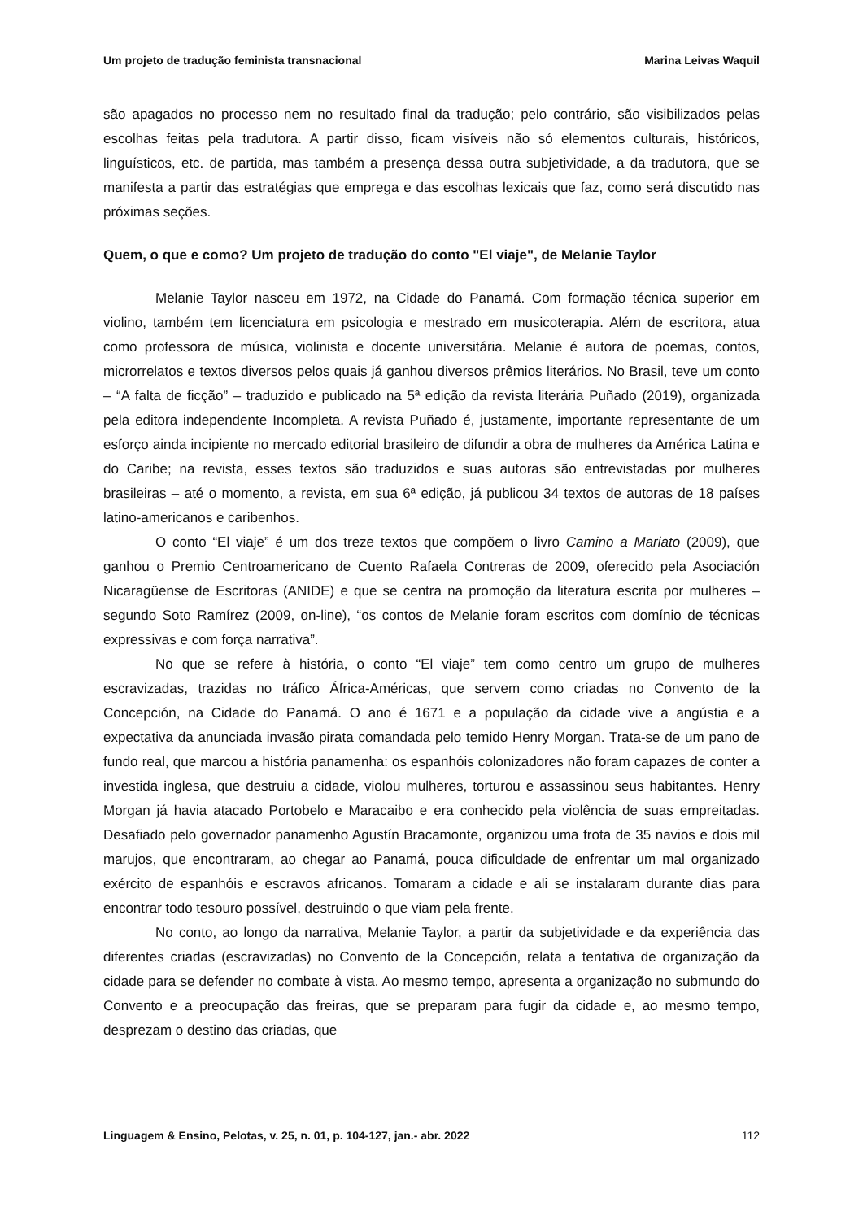Um projeto de tradução feminista transnacional Marina Leivas Waquil
são apagados no processo nem no resultado final da tradução; pelo contrário, são visibilizados pelas escolhas feitas pela tradutora. A partir disso, ficam visíveis não só elementos culturais, históricos, linguísticos, etc. de partida, mas também a presença dessa outra subjetividade, a da tradutora, que se manifesta a partir das estratégias que emprega e das escolhas lexicais que faz, como será discutido nas próximas seções.
Quem, o que e como? Um projeto de tradução do conto "El viaje", de Melanie Taylor
Melanie Taylor nasceu em 1972, na Cidade do Panamá. Com formação técnica superior em violino, também tem licenciatura em psicologia e mestrado em musicoterapia. Além de escritora, atua como professora de música, violinista e docente universitária. Melanie é autora de poemas, contos, microrrelatos e textos diversos pelos quais já ganhou diversos prêmios literários. No Brasil, teve um conto – “A falta de ficção” – traduzido e publicado na 5ª edição da revista literária Puñado (2019), organizada pela editora independente Incompleta. A revista Puñado é, justamente, importante representante de um esforço ainda incipiente no mercado editorial brasileiro de difundir a obra de mulheres da América Latina e do Caribe; na revista, esses textos são traduzidos e suas autoras são entrevistadas por mulheres brasileiras – até o momento, a revista, em sua 6ª edição, já publicou 34 textos de autoras de 18 países latino-americanos e caribenhos.
O conto “El viaje” é um dos treze textos que compõem o livro Camino a Mariato (2009), que ganhou o Premio Centroamericano de Cuento Rafaela Contreras de 2009, oferecido pela Asociación Nicaragüense de Escritoras (ANIDE) e que se centra na promoção da literatura escrita por mulheres – segundo Soto Ramírez (2009, on-line), “os contos de Melanie foram escritos com domínio de técnicas expressivas e com força narrativa”.
No que se refere à história, o conto “El viaje” tem como centro um grupo de mulheres escravizadas, trazidas no tráfico África-Américas, que servem como criadas no Convento de la Concepción, na Cidade do Panamá. O ano é 1671 e a população da cidade vive a angústia e a expectativa da anunciada invasão pirata comandada pelo temido Henry Morgan. Trata-se de um pano de fundo real, que marcou a história panamenha: os espanhóis colonizadores não foram capazes de conter a investida inglesa, que destruiu a cidade, violou mulheres, torturou e assassinou seus habitantes. Henry Morgan já havia atacado Portobelo e Maracaibo e era conhecido pela violência de suas empreitadas. Desafiado pelo governador panamenho Agustín Bracamonte, organizou uma frota de 35 navios e dois mil marujos, que encontraram, ao chegar ao Panamá, pouca dificuldade de enfrentar um mal organizado exército de espanhóis e escravos africanos. Tomaram a cidade e ali se instalaram durante dias para encontrar todo tesouro possível, destruindo o que viam pela frente.
No conto, ao longo da narrativa, Melanie Taylor, a partir da subjetividade e da experiência das diferentes criadas (escravizadas) no Convento de la Concepción, relata a tentativa de organização da cidade para se defender no combate à vista. Ao mesmo tempo, apresenta a organização no submundo do Convento e a preocupação das freiras, que se preparam para fugir da cidade e, ao mesmo tempo, desprezam o destino das criadas, que
Linguagem & Ensino, Pelotas, v. 25, n. 01, p. 104-127, jan.- abr. 2022 112